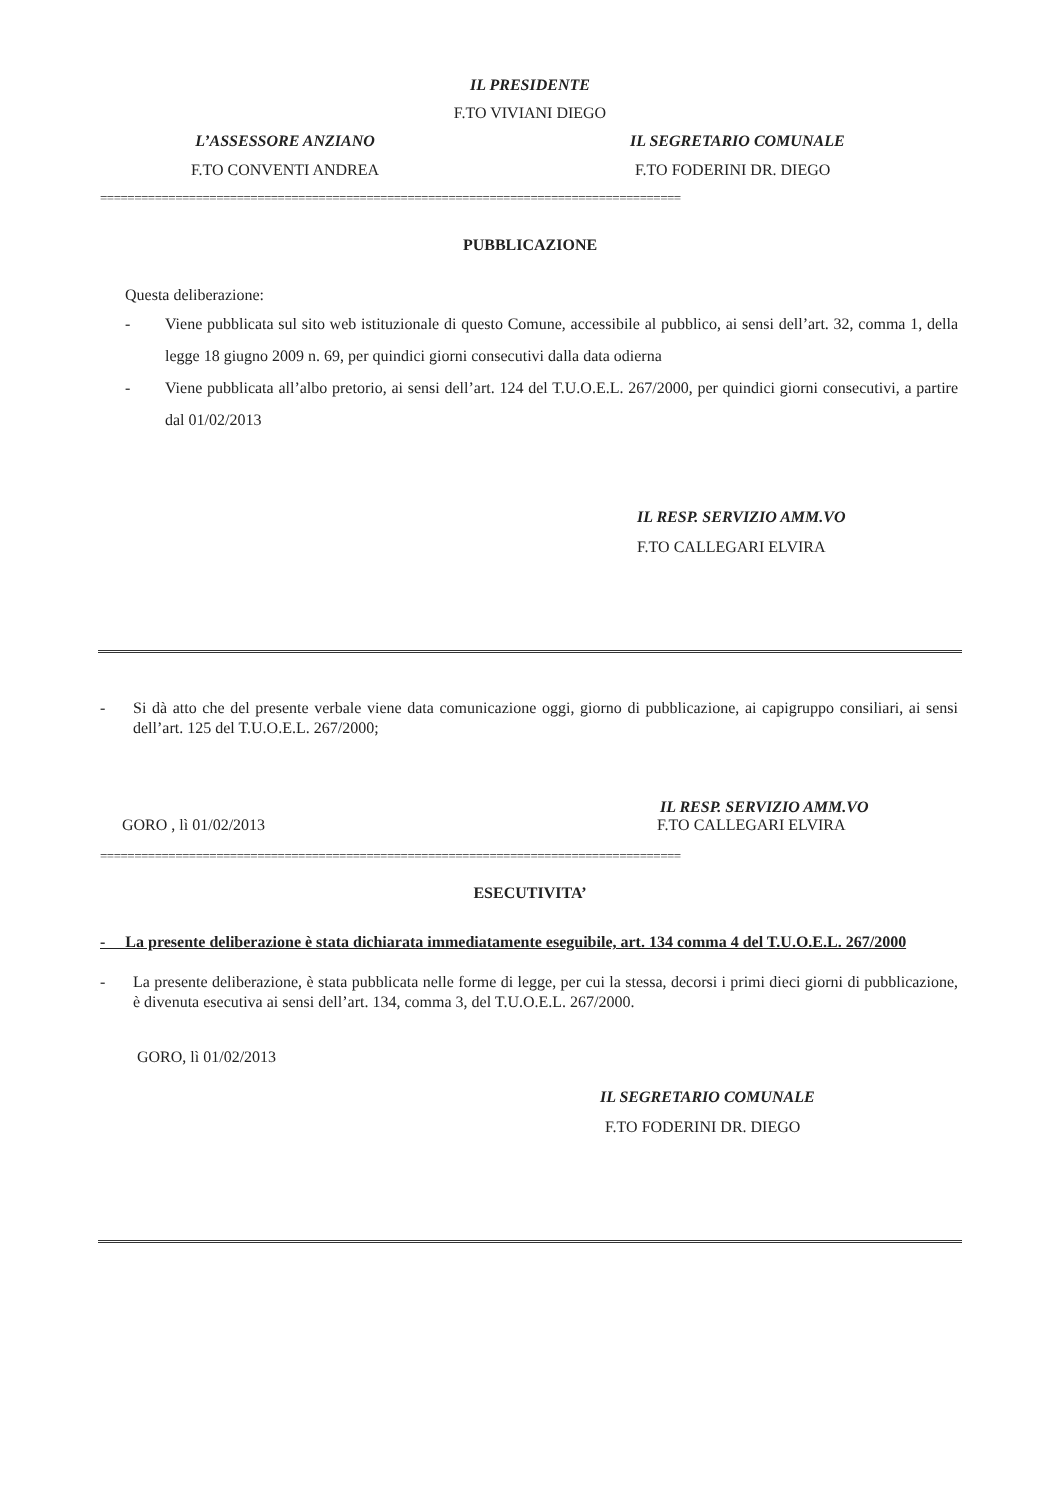IL PRESIDENTE
F.TO VIVIANI DIEGO
L’ASSESSORE ANZIANO
F.TO CONVENTI ANDREA
IL SEGRETARIO COMUNALE
F.TO FODERINI DR. DIEGO
=====================================================================================
PUBBLICAZIONE
Questa deliberazione:
- Viene pubblicata sul sito web istituzionale di questo Comune, accessibile al pubblico, ai sensi dell’art. 32, comma 1, della legge 18 giugno 2009 n. 69, per quindici giorni consecutivi dalla data odierna
- Viene pubblicata all’albo pretorio, ai sensi dell’art. 124 del T.U.O.E.L. 267/2000, per quindici giorni consecutivi, a partire dal 01/02/2013
IL RESP. SERVIZIO AMM.VO
F.TO CALLEGARI ELVIRA
- Si dà atto che del presente verbale viene data comunicazione oggi, giorno di pubblicazione, ai capigruppo consiliari, ai sensi dell’art. 125 del T.U.O.E.L. 267/2000;
IL RESP. SERVIZIO AMM.VO
GORO , lì 01/02/2013 F.TO CALLEGARI ELVIRA
=====================================================================================
ESECUTIVITA’
- La presente deliberazione è stata dichiarata immediatamente eseguibile, art. 134 comma 4 del T.U.O.E.L. 267/2000
- La presente deliberazione, è stata pubblicata nelle forme di legge, per cui la stessa, decorsi i primi dieci giorni di pubblicazione, è divenuta esecutiva ai sensi dell’art. 134, comma 3, del T.U.O.E.L. 267/2000.
GORO, lì 01/02/2013
IL SEGRETARIO COMUNALE
F.TO FODERINI DR. DIEGO